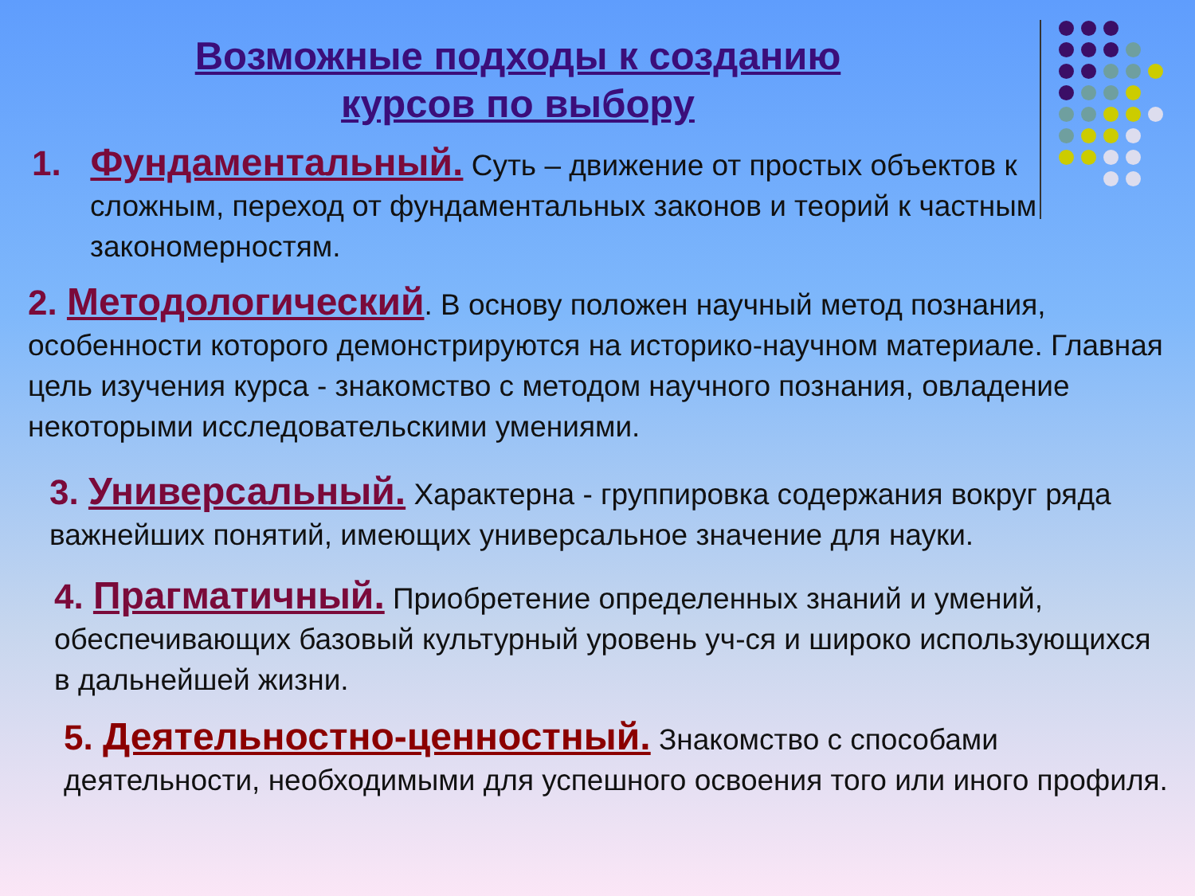Возможные подходы к созданию
курсов по выбору
1. Фундаментальный. Суть – движение от простых объектов к сложным, переход от фундаментальных законов и теорий к частным закономерностям.
2. Методологический. В основу положен научный метод познания, особенности которого демонстрируются на историко-научном материале. Главная цель изучения курса - знакомство с методом научного познания, овладение некоторыми исследовательскими умениями.
3. Универсальный. Характерна - группировка содержания вокруг ряда важнейших понятий, имеющих универсальное значение для науки.
4. Прагматичный. Приобретение определенных знаний и умений, обеспечивающих базовый культурный уровень уч-ся и широко использующихся в дальнейшей жизни.
5. Деятельностно-ценностный. Знакомство с способами деятельности, необходимыми для успешного освоения того или иного профиля.